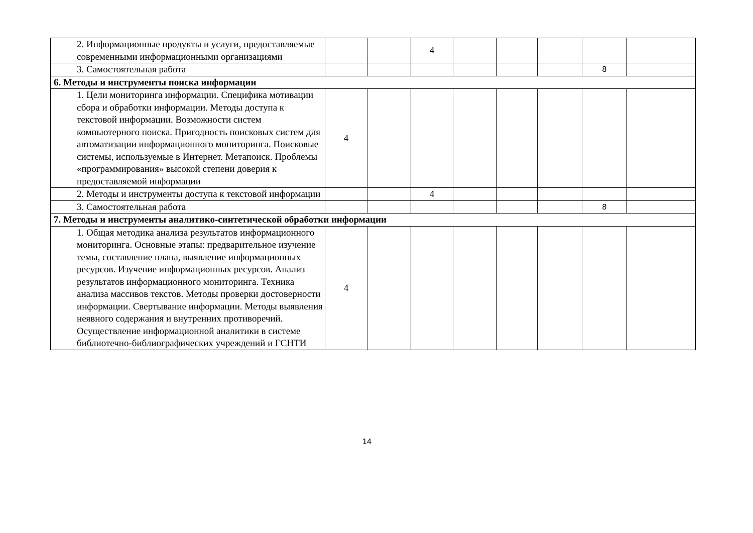| 2. Информационные продукты и услуги, предоставляемые современными информационными организациями | | | 4 | | | | | |
| 3. Самостоятельная работа | | | | | | | 8 | |
| 6. Методы и инструменты поиска информации | | | | | | | | |
| 1. Цели мониторинга информации. Специфика мотивации сбора и обработки информации. Методы доступа к текстовой информации. Возможности систем компьютерного поиска. Пригодность поисковых систем для автоматизации информационного мониторинга. Поисковые системы, используемые в Интернет. Метапоиск. Проблемы «программирования» высокой степени доверия к предоставляемой информации | 4 | | | | | | | |
| 2. Методы и инструменты доступа к текстовой информации | | | 4 | | | | | |
| 3. Самостоятельная работа | | | | | | | 8 | |
| 7. Методы и инструменты аналитико-синтетической обработки информации | | | | | | | | |
| 1. Общая методика анализа результатов информационного мониторинга. Основные этапы: предварительное изучение темы, составление плана, выявление информационных ресурсов. Изучение информационных ресурсов. Анализ результатов информационного мониторинга. Техника анализа массивов текстов. Методы проверки достоверности информации. Свертывание информации. Методы выявления неявного содержания и внутренних противоречий. Осуществление информационной аналитики в системе библиотечно-библиографических учреждений и ГСНТИ | 4 | | | | | | | |
14